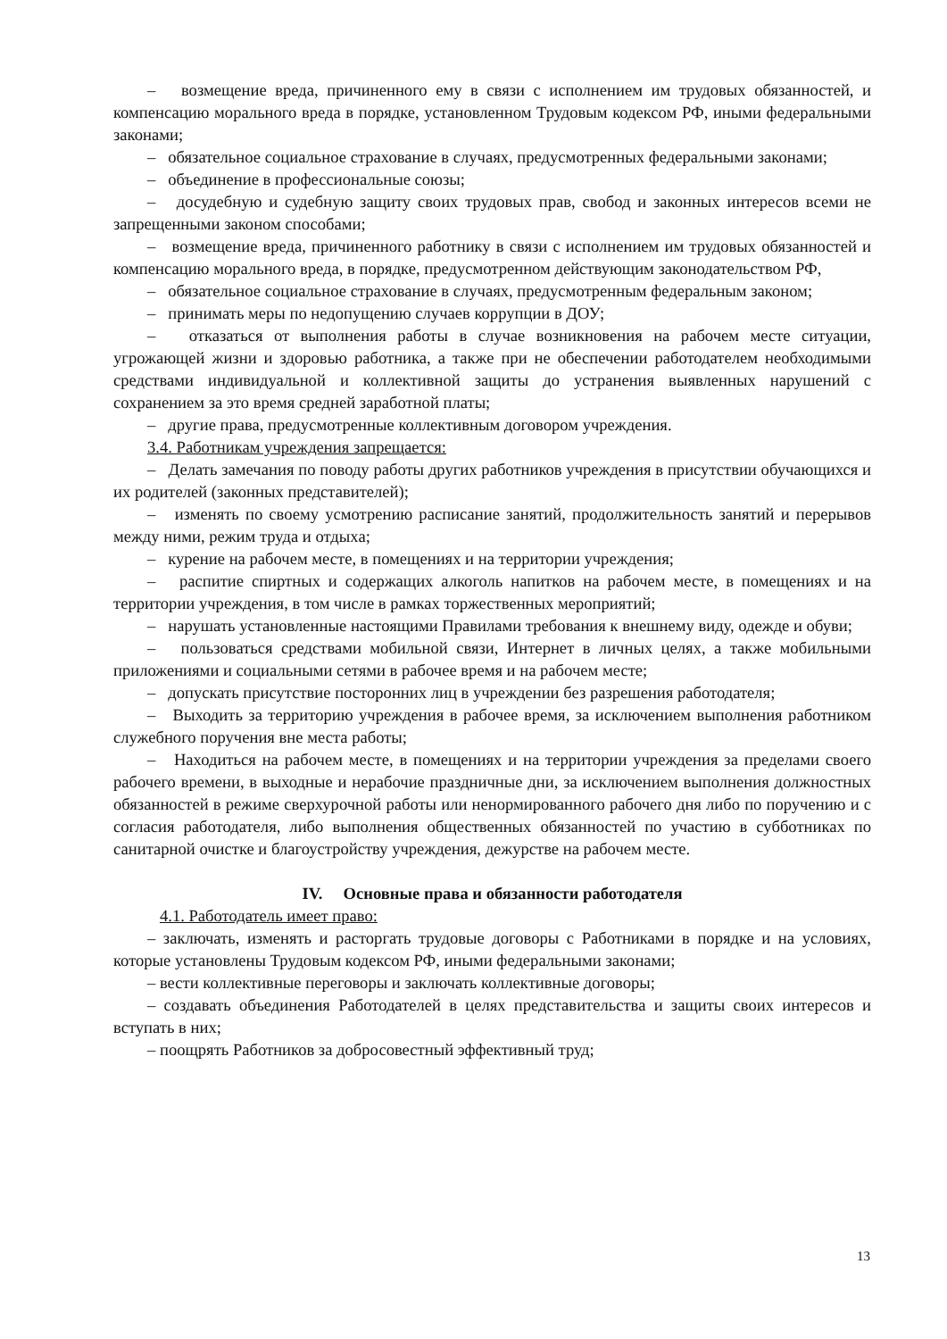– возмещение вреда, причиненного ему в связи с исполнением им трудовых обязанностей, и компенсацию морального вреда в порядке, установленном Трудовым кодексом РФ, иными федеральными законами;
– обязательное социальное страхование в случаях, предусмотренных федеральными законами;
– объединение в профессиональные союзы;
– досудебную и судебную защиту своих трудовых прав, свобод и законных интересов всеми не запрещенными законом способами;
– возмещение вреда, причиненного работнику в связи с исполнением им трудовых обязанностей и компенсацию морального вреда, в порядке, предусмотренном действующим законодательством РФ,
– обязательное социальное страхование в случаях, предусмотренным федеральным законом;
– принимать меры по недопущению случаев коррупции в ДОУ;
– отказаться от выполнения работы в случае возникновения на рабочем месте ситуации, угрожающей жизни и здоровью работника, а также при не обеспечении работодателем необходимыми средствами индивидуальной и коллективной защиты до устранения выявленных нарушений с сохранением за это время средней заработной платы;
– другие права, предусмотренные коллективным договором учреждения.
3.4. Работникам учреждения запрещается:
– Делать замечания по поводу работы других работников учреждения в присутствии обучающихся и их родителей (законных представителей);
– изменять по своему усмотрению расписание занятий, продолжительность занятий и перерывов между ними, режим труда и отдыха;
– курение на рабочем месте, в помещениях и на территории учреждения;
– распитие спиртных и содержащих алкоголь напитков на рабочем месте, в помещениях и на территории учреждения, в том числе в рамках торжественных мероприятий;
– нарушать установленные настоящими Правилами требования к внешнему виду, одежде и обуви;
– пользоваться средствами мобильной связи, Интернет в личных целях, а также мобильными приложениями и социальными сетями в рабочее время и на рабочем месте;
– допускать присутствие посторонних лиц в учреждении без разрешения работодателя;
– Выходить за территорию учреждения в рабочее время, за исключением выполнения работником служебного поручения вне места работы;
– Находиться на рабочем месте, в помещениях и на территории учреждения за пределами своего рабочего времени, в выходные и нерабочие праздничные дни, за исключением выполнения должностных обязанностей в режиме сверхурочной работы или ненормированного рабочего дня либо по поручению и с согласия работодателя, либо выполнения общественных обязанностей по участию в субботниках по санитарной очистке и благоустройству учреждения, дежурстве на рабочем месте.
IV. Основные права и обязанности работодателя
4.1. Работодатель имеет право:
– заключать, изменять и расторгать трудовые договоры с Работниками в порядке и на условиях, которые установлены Трудовым кодексом РФ, иными федеральными законами;
– вести коллективные переговоры и заключать коллективные договоры;
– создавать объединения Работодателей в целях представительства и защиты своих интересов и вступать в них;
– поощрять Работников за добросовестный эффективный труд;
13